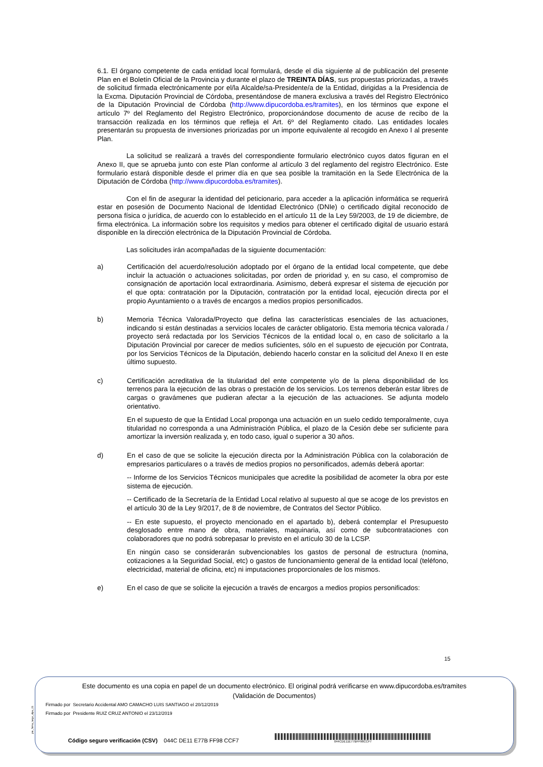6.1. El órgano competente de cada entidad local formulará, desde el día siguiente al de publicación del presente Plan en el Boletín Oficial de la Provincia y durante el plazo de TREINTA DÍAS, sus propuestas priorizadas, a través de solicitud firmada electrónicamente por el/la Alcalde/sa-Presidente/a de la Entidad, dirigidas a la Presidencia de la Excma. Diputación Provincial de Córdoba, presentándose de manera exclusiva a través del Registro Electrónico de la Diputación Provincial de Córdoba (http://www.dipucordoba.es/tramites), en los términos que expone el artículo 7º del Reglamento del Registro Electrónico, proporcionándose documento de acuse de recibo de la transacción realizada en los términos que refleja el Art. 6º del Reglamento citado. Las entidades locales presentarán su propuesta de inversiones priorizadas por un importe equivalente al recogido en Anexo I al presente Plan.
La solicitud se realizará a través del correspondiente formulario electrónico cuyos datos figuran en el Anexo II, que se aprueba junto con este Plan conforme al artículo 3 del reglamento del registro Electrónico. Este formulario estará disponible desde el primer día en que sea posible la tramitación en la Sede Electrónica de la Diputación de Córdoba (http://www.dipucordoba.es/tramites).
Con el fin de asegurar la identidad del peticionario, para acceder a la aplicación informática se requerirá estar en posesión de Documento Nacional de Identidad Electrónico (DNIe) o certificado digital reconocido de persona física o jurídica, de acuerdo con lo establecido en el artículo 11 de la Ley 59/2003, de 19 de diciembre, de firma electrónica. La información sobre los requisitos y medios para obtener el certificado digital de usuario estará disponible en la dirección electrónica de la Diputación Provincial de Córdoba.
Las solicitudes irán acompañadas de la siguiente documentación:
a) Certificación del acuerdo/resolución adoptado por el órgano de la entidad local competente, que debe incluir la actuación o actuaciones solicitadas, por orden de prioridad y, en su caso, el compromiso de consignación de aportación local extraordinaria. Asimismo, deberá expresar el sistema de ejecución por el que opta: contratación por la Diputación, contratación por la entidad local, ejecución directa por el propio Ayuntamiento o a través de encargos a medios propios personificados.
b) Memoria Técnica Valorada/Proyecto que defina las características esenciales de las actuaciones, indicando si están destinadas a servicios locales de carácter obligatorio. Esta memoria técnica valorada / proyecto será redactada por los Servicios Técnicos de la entidad local o, en caso de solicitarlo a la Diputación Provincial por carecer de medios suficientes, sólo en el supuesto de ejecución por Contrata, por los Servicios Técnicos de la Diputación, debiendo hacerlo constar en la solicitud del Anexo II en este último supuesto.
c) Certificación acreditativa de la titularidad del ente competente y/o de la plena disponibilidad de los terrenos para la ejecución de las obras o prestación de los servicios. Los terrenos deberán estar libres de cargas o gravámenes que pudieran afectar a la ejecución de las actuaciones. Se adjunta modelo orientativo.
En el supuesto de que la Entidad Local proponga una actuación en un suelo cedido temporalmente, cuya titularidad no corresponda a una Administración Pública, el plazo de la Cesión debe ser suficiente para amortizar la inversión realizada y, en todo caso, igual o superior a 30 años.
d) En el caso de que se solicite la ejecución directa por la Administración Pública con la colaboración de empresarios particulares o a través de medios propios no personificados, además deberá aportar:
-- Informe de los Servicios Técnicos municipales que acredite la posibilidad de acometer la obra por este sistema de ejecución.
-- Certificado de la Secretaría de la Entidad Local relativo al supuesto al que se acoge de los previstos en el artículo 30 de la Ley 9/2017, de 8 de noviembre, de Contratos del Sector Público.
-- En este supuesto, el proyecto mencionado en el apartado b), deberá contemplar el Presupuesto desglosado entre mano de obra, materiales, maquinaria, así como de subcontrataciones con colaboradores que no podrá sobrepasar lo previsto en el artículo 30 de la LCSP.
En ningún caso se considerarán subvencionables los gastos de personal de estructura (nomina, cotizaciones a la Seguridad Social, etc) o gastos de funcionamiento general de la entidad local (teléfono, electricidad, material de oficina, etc) ni imputaciones proporcionales de los mismos.
e) En el caso de que se solicite la ejecución a través de encargos a medios propios personificados:
15
pie_firma_largo_dipu_01
Este documento es una copia en papel de un documento electrónico. El original podrá verificarse en www.dipucordoba.es/tramites
(Validación de Documentos)
Firmado por Secretario Accidental AMO CAMACHO LUIS SANTIAGO el 20/12/2019
Firmado por Presidente RUIZ CRUZ ANTONIO el 23/12/2019
Código seguro verificación (CSV) 044C DE11 E77B FF98 CCF7
044CDE11E77BFF98CCF7